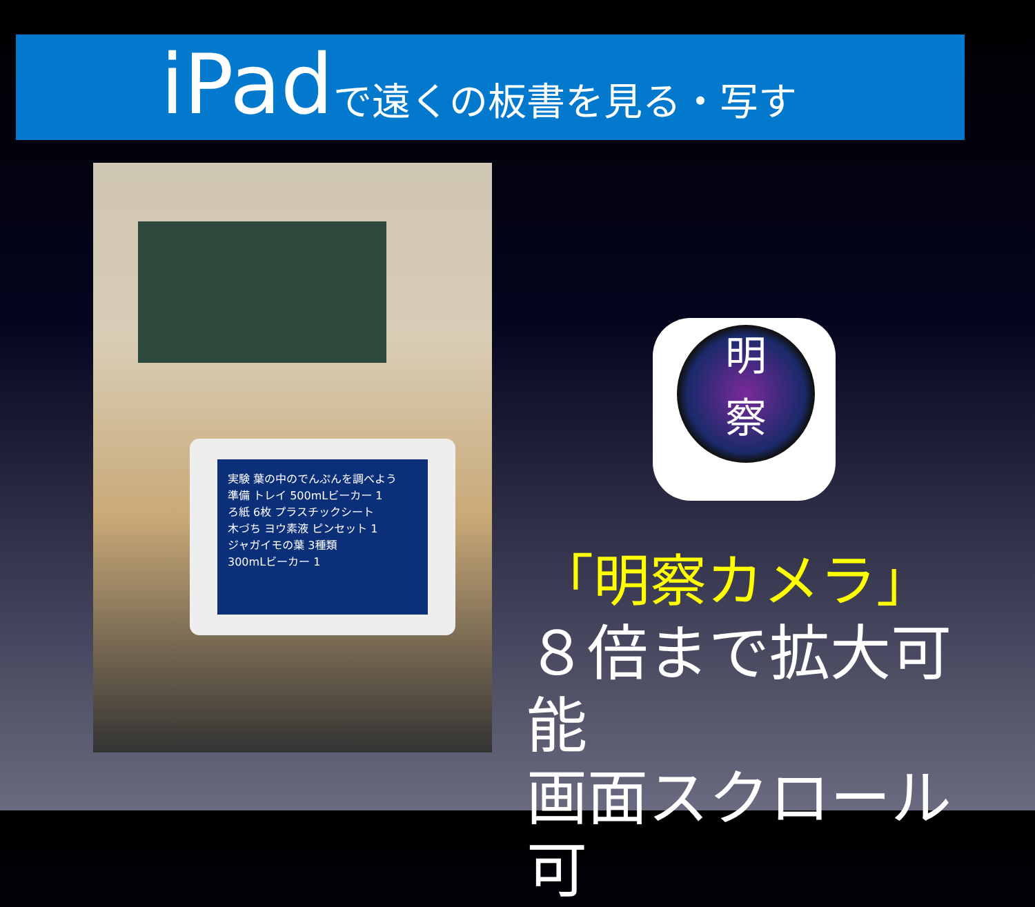iPad で遠くの板書を見る・写す
実験 葉の中のでんぷんを調べよう
準備 トレイ 500mLビーカー 1
ろ紙 6枚 プラスチックシート
木づち ヨウ素液 ピンセット 1
ジャガイモの葉 3種類
300mLビーカー 1
明
察
「明察カメラ」
８倍まで拡大可能
画面スクロール可